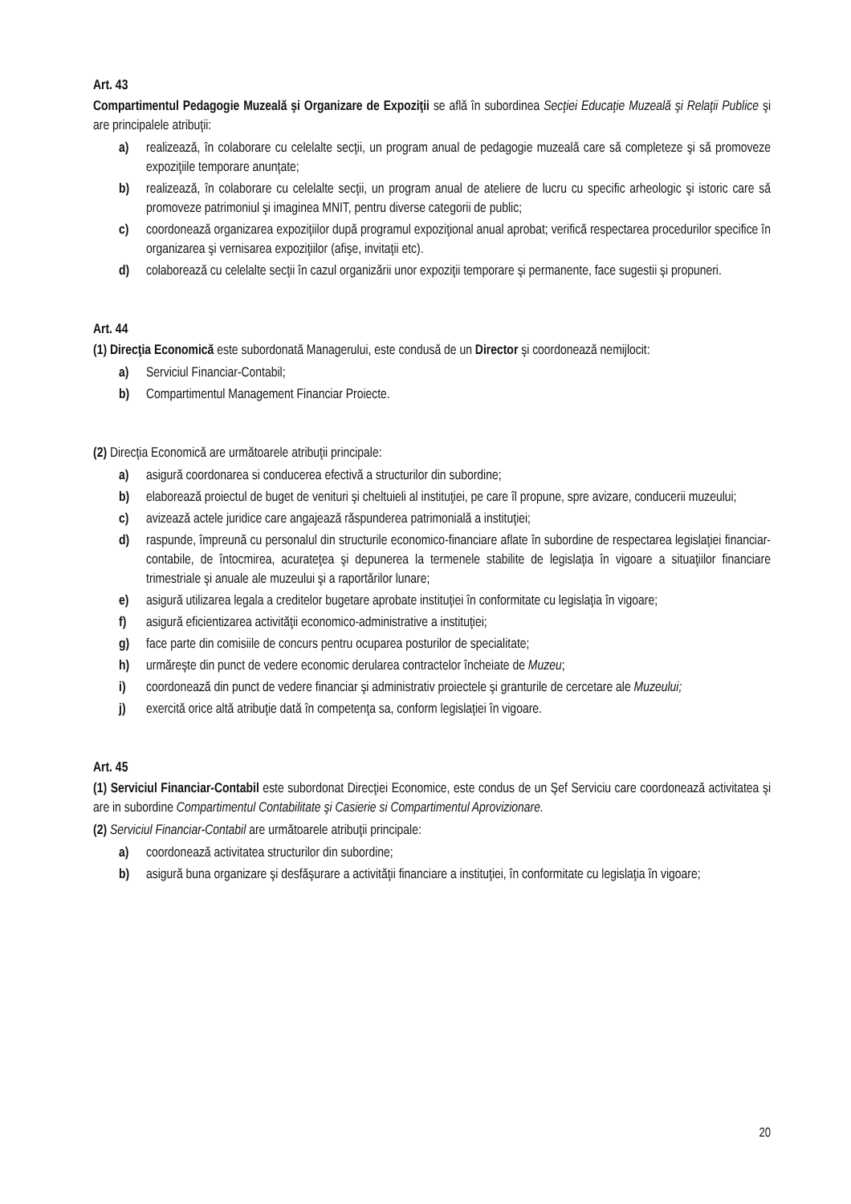Art. 43
Compartimentul Pedagogie Muzeală şi Organizare de Expoziţii se află în subordinea Secţiei Educaţie Muzeală şi Relaţii Publice şi are principalele atribuţii:
a) realizează, în colaborare cu celelalte secţii, un program anual de pedagogie muzeală care să completeze şi să promoveze expoziţiile temporare anunţate;
b) realizează, în colaborare cu celelalte secţii, un program anual de ateliere de lucru cu specific arheologic şi istoric care să promoveze patrimoniul şi imaginea MNIT, pentru diverse categorii de public;
c) coordonează organizarea expoziţiilor după programul expoziţional anual aprobat; verifică respectarea procedurilor specifice în organizarea şi vernisarea expoziţiilor (afişe, invitaţii etc).
d) colaborează cu celelalte secţii în cazul organizării unor expoziţii temporare şi permanente, face sugestii şi propuneri.
Art. 44
(1) Direcţia Economică este subordonată Managerului, este condusă de un Director şi coordonează nemijlocit:
a) Serviciul Financiar-Contabil;
b) Compartimentul Management Financiar Proiecte.
(2) Direcţia Economică are următoarele atribuţii principale:
a) asigură coordonarea si conducerea efectivă a structurilor din subordine;
b) elaborează proiectul de buget de venituri şi cheltuieli al instituţiei, pe care îl propune, spre avizare, conducerii muzeului;
c) avizează actele juridice care angajează răspunderea patrimonială a instituţiei;
d) raspunde, împreună cu personalul din structurile economico-financiare aflate în subordine de respectarea legislaţiei financiar-contabile, de întocmirea, acurateţea şi depunerea la termenele stabilite de legislaţia în vigoare a situaţiilor financiare trimestriale şi anuale ale muzeului şi a raportărilor lunare;
e) asigură utilizarea legala a creditelor bugetare aprobate instituţiei în conformitate cu legislaţia în vigoare;
f) asigură eficientizarea activităţii economico-administrative a instituţiei;
g) face parte din comisiile de concurs pentru ocuparea posturilor de specialitate;
h) urmăreşte din punct de vedere economic derularea contractelor încheiate de Muzeu;
i) coordonează din punct de vedere financiar şi administrativ proiectele şi granturile de cercetare ale Muzeului;
j) exercită orice altă atribuţie dată în competenţa sa, conform legislaţiei în vigoare.
Art. 45
(1) Serviciul Financiar-Contabil este subordonat Direcţiei Economice, este condus de un Şef Serviciu care coordonează activitatea şi are in subordine Compartimentul Contabilitate şi Casierie si Compartimentul Aprovizionare.
(2) Serviciul Financiar-Contabil are următoarele atribuţii principale:
a) coordonează activitatea structurilor din subordine;
b) asigură buna organizare şi desfăşurare a activităţii financiare a instituţiei, în conformitate cu legislaţia în vigoare;
20